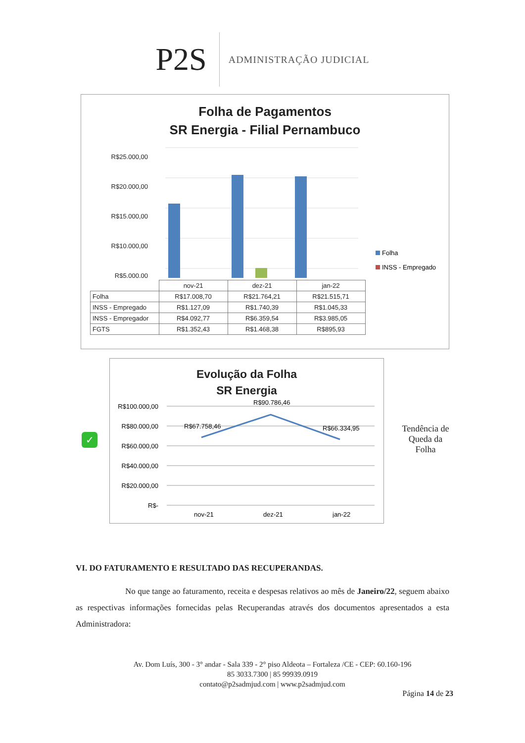P2S
ADMINISTRAÇÃO JUDICIAL
Folha de Pagamentos
SR Energia - Filial Pernambuco
R$25.000,00
R$20.000,00
R$15.000,00
R$10.000,00
R$5.000,00
Folha
INSS - Empregado
| | nov-21 | dez-21 | jan-22 |
| --- | --- | --- | --- |
| Folha | R$17.008,70 | R$21.764,21 | R$21.515,71 |
| INSS - Empregado | R$1.127,09 | R$1.740,39 | R$1.045,33 |
| INSS - Empregador | R$4.092,77 | R$6.359,54 | R$3.985,05 |
| FGTS | R$1.352,43 | R$1.468,38 | R$895,93 |
✓
Evolução da Folha
SR Energia
R$100.000,00
R$80.000,00
R$60.000,00
R$40.000,00
R$20.000,00
R$-
R$67.758,46
R$90.786,46
R$66.334,95
nov-21
dez-21
jan-22
Tendência de Queda da Folha
VI. DO FATURAMENTO E RESULTADO DAS RECUPERANDAS.
No que tange ao faturamento, receita e despesas relativos ao mês de Janeiro/22, seguem abaixo as respectivas informações fornecidas pelas Recuperandas através dos documentos apresentados a esta Administradora:
Av. Dom Luís, 300 - 3° andar - Sala 339 - 2° piso Aldeota – Fortaleza /CE - CEP: 60.160-196
85 3033.7300 | 85 99939.0919
contato@p2sadmjud.com | www.p2sadmjud.com
Página 14 de 23